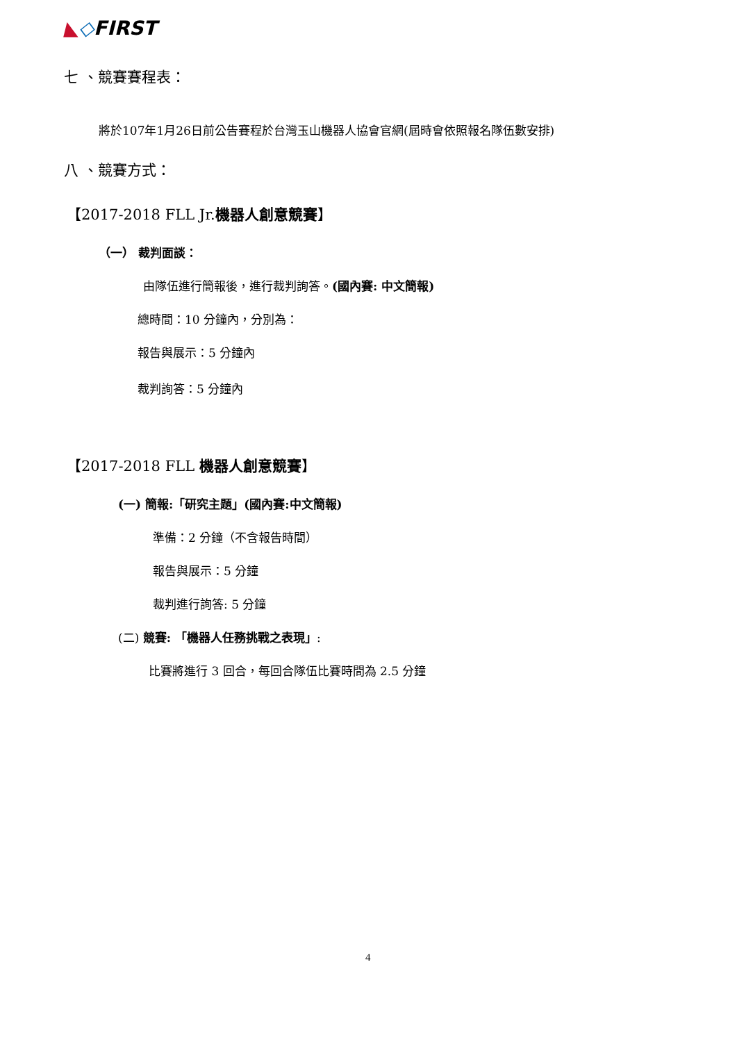◣◇FIRST
七 、競賽賽程表：
將於107年1月26日前公告賽程於台灣玉山機器人協會官網(屆時會依照報名隊伍數安排)
八 、競賽方式：
【2017-2018 FLL Jr.機器人創意競賽】
（一） 裁判面談：
由隊伍進行簡報後，進行裁判詢答。(國內賽: 中文簡報)
總時間：10 分鐘內，分別為：
報告與展示：5 分鐘內
裁判詢答：5 分鐘內
【2017-2018 FLL 機器人創意競賽】
(一) 簡報:「研究主題」(國內賽:中文簡報)
準備：2 分鐘（不含報告時間）
報告與展示：5 分鐘
裁判進行詢答: 5 分鐘
(二) 競賽: 「機器人任務挑戰之表現」:
比賽將進行 3 回合，每回合隊伍比賽時間為 2.5 分鐘
4